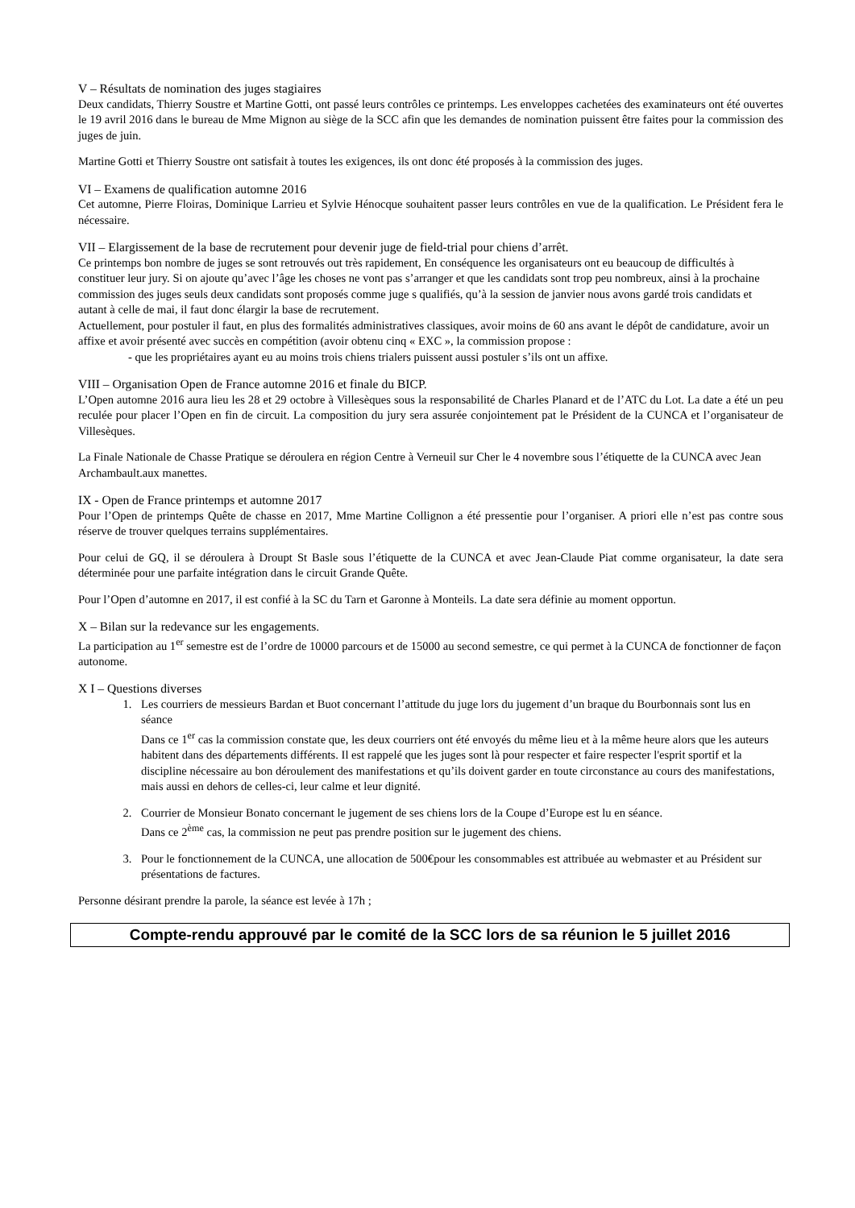V – Résultats de nomination des juges stagiaires
Deux candidats, Thierry Soustre et Martine Gotti, ont passé leurs contrôles ce printemps. Les enveloppes cachetées des examinateurs ont été ouvertes le 19 avril 2016 dans le bureau de Mme Mignon au siège de la SCC afin que les demandes de nomination puissent être faites pour la commission des juges de juin.
Martine Gotti et Thierry Soustre ont satisfait à toutes les exigences, ils ont donc été proposés à la commission des juges.
VI – Examens de qualification automne 2016
Cet automne, Pierre Floiras, Dominique Larrieu et Sylvie Hénocque souhaitent passer leurs contrôles en vue de la qualification. Le Président fera le nécessaire.
VII – Elargissement de la base de recrutement pour devenir juge de field-trial pour chiens d’arrêt.
Ce printemps bon nombre de juges se sont retrouvés out très rapidement, En conséquence les organisateurs ont eu beaucoup de difficultés à constituer leur jury. Si on ajoute qu’avec l’âge les choses ne vont pas s’arranger et que les candidats sont trop peu nombreux, ainsi à la prochaine commission des juges seuls deux candidats sont proposés comme juge s qualifiés, qu’à la session de janvier nous avons gardé trois candidats et autant à celle de mai, il faut donc élargir la base de recrutement.
Actuellement, pour postuler il faut, en plus des formalités administratives classiques, avoir moins de 60 ans avant le dépôt de candidature, avoir un affixe et avoir présenté avec succès en compétition (avoir obtenu cinq « EXC », la commission propose :
- que les propriétaires ayant eu au moins trois chiens trialers puissent aussi postuler s’ils ont un affixe.
VIII – Organisation Open de France automne 2016 et finale du BICP.
L’Open automne 2016 aura lieu les 28 et 29 octobre à Villesèques sous la responsabilité de Charles Planard et de l’ATC du Lot. La date a été un peu reculée pour placer l’Open en fin de circuit. La composition du jury sera assurée conjointement pat le Président de la CUNCA et l’organisateur de Villesèques.
La Finale Nationale de Chasse Pratique se déroulera en région Centre à Verneuil sur Cher le 4 novembre sous l’étiquette de la CUNCA avec Jean Archambault.aux manettes.
IX - Open de France printemps et automne 2017
Pour l’Open de printemps Quête de chasse en 2017, Mme Martine Collignon a été pressentie pour l’organiser. A priori elle n’est pas contre sous réserve de trouver quelques terrains supplémentaires.
Pour celui de GQ, il se déroulera à Droupt St Basle sous l’étiquette de la CUNCA et avec Jean-Claude Piat comme organisateur, la date sera déterminée pour une parfaite intégration dans le circuit Grande Quête.
Pour l’Open d’automne en 2017, il est confié à la SC du Tarn et Garonne à Monteils. La date sera définie au moment opportun.
X – Bilan sur la redevance sur les engagements.
La participation au 1<sup>er</sup> semestre est de l’ordre de 10000 parcours et de 15000 au second semestre, ce qui permet à la CUNCA de fonctionner de façon autonome.
X I – Questions diverses
1. Les courriers de messieurs Bardan et Buot concernant l’attitude du juge lors du jugement d’un braque du Bourbonnais sont lus en séance
Dans ce 1<sup>er</sup> cas la commission constate que, les deux courriers ont été envoyés du même lieu et à la même heure alors que les auteurs habitent dans des départements différents. Il est rappelé que les juges sont là pour respecter et faire respecter l'esprit sportif et la discipline nécessaire au bon déroulement des manifestations et qu’ils doivent garder en toute circonstance au cours des manifestations, mais aussi en dehors de celles-ci, leur calme et leur dignité.
2. Courrier de Monsieur Bonato concernant le jugement de ses chiens lors de la Coupe d’Europe est lu en séance.
Dans ce 2<sup>ème</sup> cas, la commission ne peut pas prendre position sur le jugement des chiens.
3. Pour le fonctionnement de la CUNCA, une allocation de 500€pour les consommables est attribuée au webmaster et au Président sur présentations de factures.
Personne désirant prendre la parole, la séance est levée à 17h ;
Compte-rendu approuvé par le comité de la SCC lors de sa réunion le 5 juillet 2016